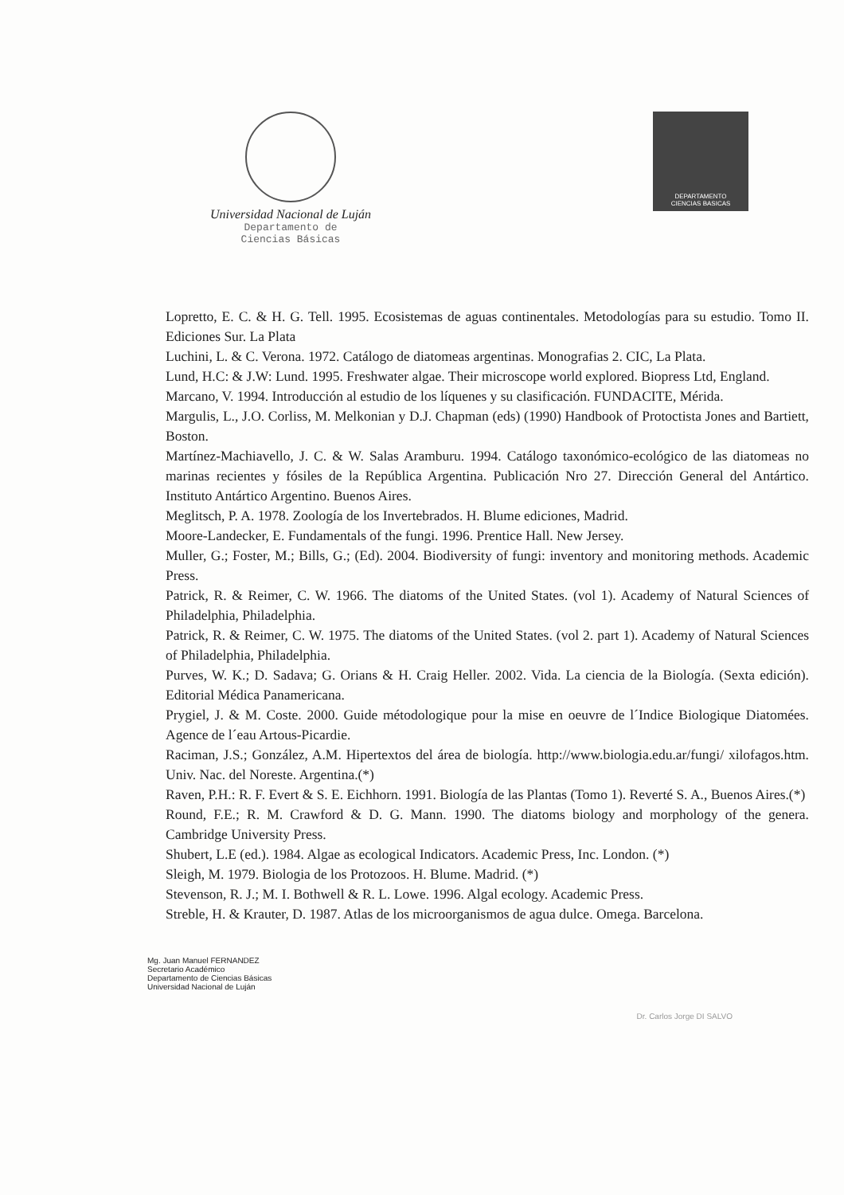Universidad Nacional de Luján
Departamento de
Ciencias Básicas
DEPARTAMENTO
CIENCIAS BASICAS
Lopretto, E. C. & H. G. Tell. 1995. Ecosistemas de aguas continentales. Metodologías para su estudio. Tomo II. Ediciones Sur. La Plata
Luchini, L. & C. Verona. 1972. Catálogo de diatomeas argentinas. Monografias 2. CIC, La Plata.
Lund, H.C: & J.W: Lund. 1995. Freshwater algae. Their microscope world explored. Biopress Ltd, England.
Marcano, V. 1994. Introducción al estudio de los líquenes y su clasificación. FUNDACITE, Mérida.
Margulis, L., J.O. Corliss, M. Melkonian y D.J. Chapman (eds) (1990) Handbook of Protoctista Jones and Bartiett, Boston.
Martínez-Machiavello, J. C. & W. Salas Aramburu. 1994. Catálogo taxonómico-ecológico de las diatomeas no marinas recientes y fósiles de la República Argentina. Publicación Nro 27. Dirección General del Antártico. Instituto Antártico Argentino. Buenos Aires.
Meglitsch, P. A. 1978. Zoología de los Invertebrados. H. Blume ediciones, Madrid.
Moore-Landecker, E. Fundamentals of the fungi. 1996. Prentice Hall. New Jersey.
Muller, G.; Foster, M.; Bills, G.; (Ed). 2004. Biodiversity of fungi: inventory and monitoring methods. Academic Press.
Patrick, R. & Reimer, C. W. 1966. The diatoms of the United States. (vol 1). Academy of Natural Sciences of Philadelphia, Philadelphia.
Patrick, R. & Reimer, C. W. 1975. The diatoms of the United States. (vol 2. part 1). Academy of Natural Sciences of Philadelphia, Philadelphia.
Purves, W. K.; D. Sadava; G. Orians & H. Craig Heller. 2002. Vida. La ciencia de la Biología. (Sexta edición). Editorial Médica Panamericana.
Prygiel, J. & M. Coste. 2000. Guide métodologique pour la mise en oeuvre de l´Indice Biologique Diatomées. Agence de l´eau Artous-Picardie.
Raciman, J.S.; González, A.M. Hipertextos del área de biología. http://www.biologia.edu.ar/fungi/ xilofagos.htm. Univ. Nac. del Noreste. Argentina.(*)
Raven, P.H.: R. F. Evert & S. E. Eichhorn. 1991. Biología de las Plantas (Tomo 1). Reverté S. A., Buenos Aires.(*)
Round, F.E.; R. M. Crawford & D. G. Mann. 1990. The diatoms biology and morphology of the genera. Cambridge University Press.
Shubert, L.E (ed.). 1984. Algae as ecological Indicators. Academic Press, Inc. London. (*)
Sleigh, M. 1979. Biologia de los Protozoos. H. Blume. Madrid. (*)
Stevenson, R. J.; M. I. Bothwell & R. L. Lowe. 1996. Algal ecology. Academic Press.
Streble, H. & Krauter, D. 1987. Atlas de los microorganismos de agua dulce. Omega. Barcelona.
Mg. Juan Manuel FERNANDEZ
Secretario Académico
Departamento de Ciencias Básicas
Universidad Nacional de Luján
Dr. Carlos Jorge DI SALVO